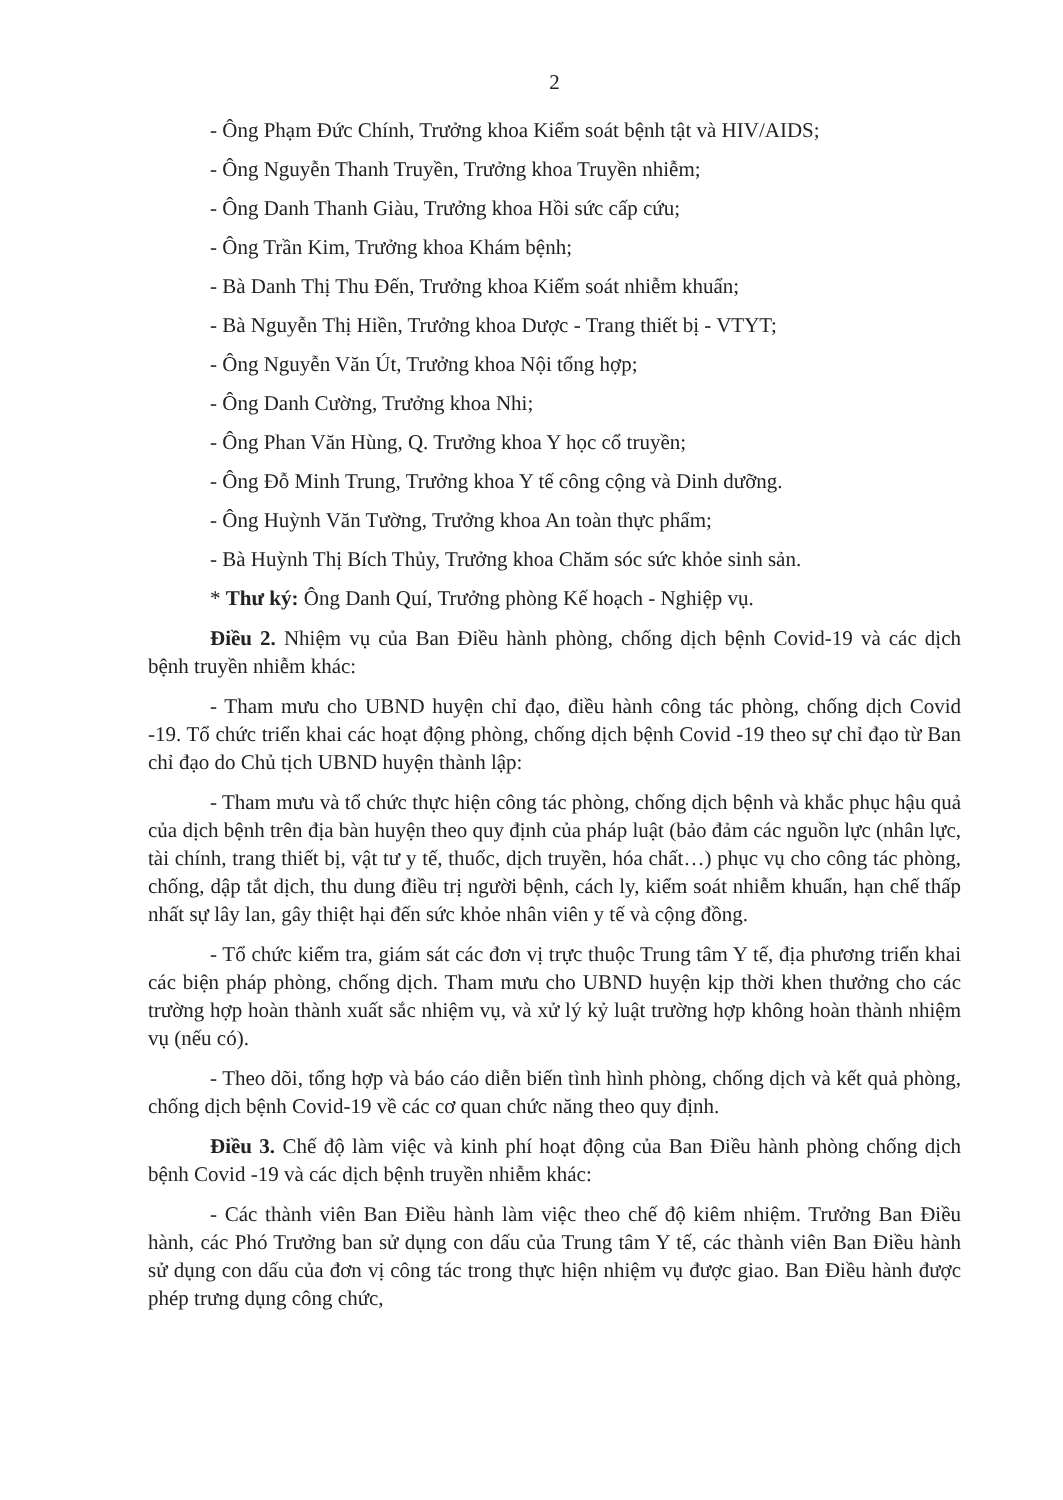2
- Ông Phạm Đức Chính, Trưởng khoa Kiểm soát bệnh tật và HIV/AIDS;
- Ông Nguyễn Thanh Truyền, Trưởng khoa Truyền nhiễm;
- Ông Danh Thanh Giàu, Trưởng khoa Hồi sức cấp cứu;
- Ông Trần Kim, Trưởng khoa Khám bệnh;
- Bà Danh Thị Thu Đến, Trưởng khoa Kiểm soát nhiễm khuẩn;
- Bà Nguyễn Thị Hiền, Trưởng khoa Dược - Trang thiết bị - VTYT;
- Ông Nguyễn Văn Út, Trưởng khoa Nội tổng hợp;
- Ông Danh Cường, Trưởng khoa Nhi;
- Ông Phan Văn Hùng, Q. Trưởng khoa Y học cổ truyền;
- Ông Đỗ Minh Trung, Trưởng khoa Y tế công cộng và Dinh dưỡng.
- Ông Huỳnh Văn Tường, Trưởng khoa An toàn thực phẩm;
- Bà Huỳnh Thị Bích Thủy, Trưởng khoa Chăm sóc sức khỏe sinh sản.
* Thư ký: Ông Danh Quí, Trưởng phòng Kế hoạch - Nghiệp vụ.
Điều 2. Nhiệm vụ của Ban Điều hành phòng, chống dịch bệnh Covid-19 và các dịch bệnh truyền nhiễm khác:
- Tham mưu cho UBND huyện chỉ đạo, điều hành công tác phòng, chống dịch Covid -19. Tổ chức triển khai các hoạt động phòng, chống dịch bệnh Covid -19 theo sự chỉ đạo từ Ban chỉ đạo do Chủ tịch UBND huyện thành lập:
- Tham mưu và tổ chức thực hiện công tác phòng, chống dịch bệnh và khắc phục hậu quả của dịch bệnh trên địa bàn huyện theo quy định của pháp luật (bảo đảm các nguồn lực (nhân lực, tài chính, trang thiết bị, vật tư y tế, thuốc, dịch truyền, hóa chất…) phục vụ cho công tác phòng, chống, dập tắt dịch, thu dung điều trị người bệnh, cách ly, kiểm soát nhiễm khuẩn, hạn chế thấp nhất sự lây lan, gây thiệt hại đến sức khỏe nhân viên y tế và cộng đồng.
- Tổ chức kiểm tra, giám sát các đơn vị trực thuộc Trung tâm Y tế, địa phương triển khai các biện pháp phòng, chống dịch. Tham mưu cho UBND huyện kịp thời khen thưởng cho các trường hợp hoàn thành xuất sắc nhiệm vụ, và xử lý kỷ luật trường hợp không hoàn thành nhiệm vụ (nếu có).
- Theo dõi, tổng hợp và báo cáo diễn biến tình hình phòng, chống dịch và kết quả phòng, chống dịch bệnh Covid-19 về các cơ quan chức năng theo quy định.
Điều 3. Chế độ làm việc và kinh phí hoạt động của Ban Điều hành phòng chống dịch bệnh Covid -19 và các dịch bệnh truyền nhiễm khác:
- Các thành viên Ban Điều hành làm việc theo chế độ kiêm nhiệm. Trưởng Ban Điều hành, các Phó Trưởng ban sử dụng con dấu của Trung tâm Y tế, các thành viên Ban Điều hành sử dụng con dấu của đơn vị công tác trong thực hiện nhiệm vụ được giao. Ban Điều hành được phép trưng dụng công chức,